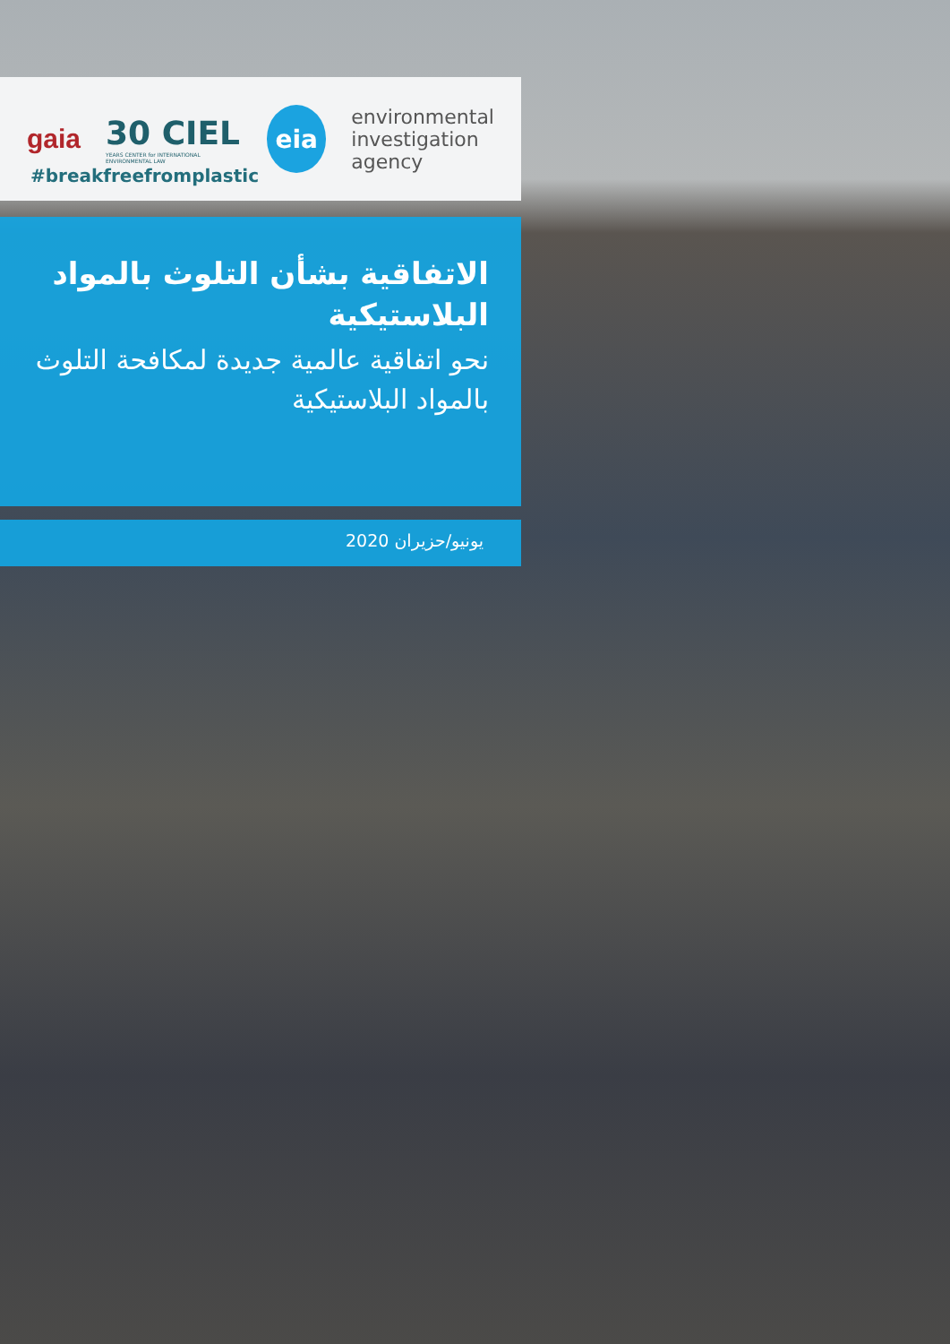gaia
30 CIEL
YEARS CENTER for INTERNATIONAL ENVIRONMENTAL LAW
eia
environmental
investigation
agency
#breakfreefromplastic
الاتفاقية بشأن التلوث بالمواد البلاستيكية
نحو اتفاقية عالمية جديدة لمكافحة التلوث بالمواد البلاستيكية
يونيو/حزيران 2020